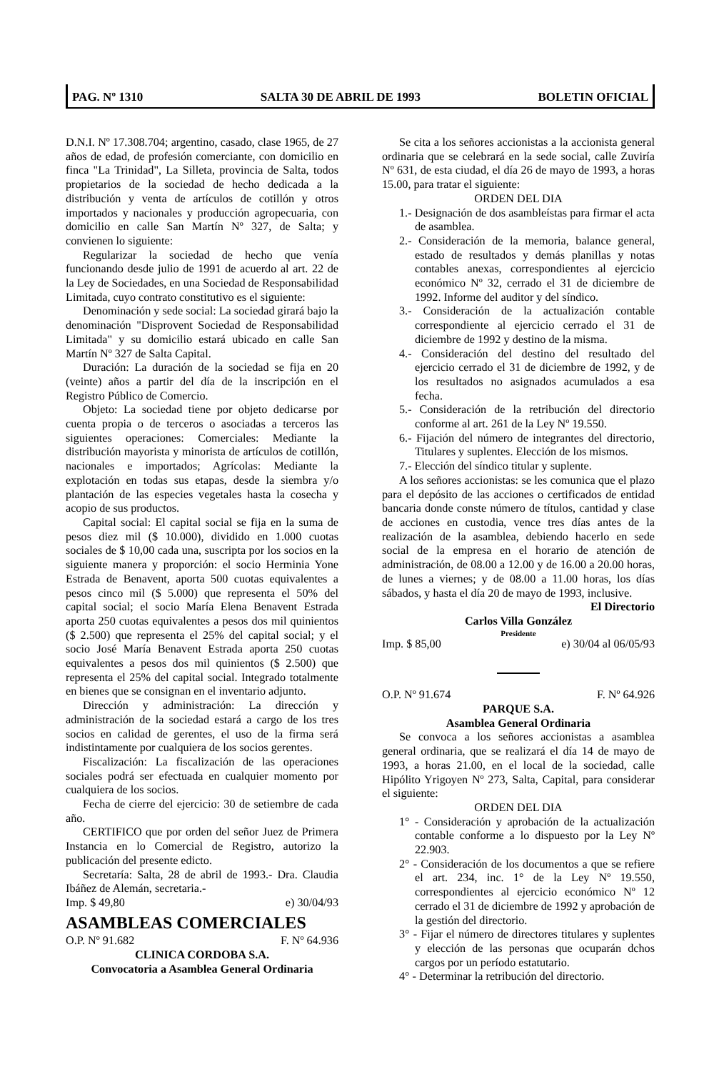PAG. Nº 1310 SALTA 30 DE ABRIL DE 1993 BOLETIN OFICIAL
D.N.I. Nº 17.308.704; argentino, casado, clase 1965, de 27 años de edad, de profesión comerciante, con domicilio en finca "La Trinidad", La Silleta, provincia de Salta, todos propietarios de la sociedad de hecho dedicada a la distribución y venta de artículos de cotillón y otros importados y nacionales y producción agropecuaria, con domicilio en calle San Martín Nº 327, de Salta; y convienen lo siguiente:
Regularizar la sociedad de hecho que venía funcionando desde julio de 1991 de acuerdo al art. 22 de la Ley de Sociedades, en una Sociedad de Responsabilidad Limitada, cuyo contrato constitutivo es el siguiente:
Denominación y sede social: La sociedad girará bajo la denominación "Disprovent Sociedad de Responsabilidad Limitada" y su domicilio estará ubicado en calle San Martín Nº 327 de Salta Capital.
Duración: La duración de la sociedad se fija en 20 (veinte) años a partir del día de la inscripción en el Registro Público de Comercio.
Objeto: La sociedad tiene por objeto dedicarse por cuenta propia o de terceros o asociadas a terceros las siguientes operaciones: Comerciales: Mediante la distribución mayorista y minorista de artículos de cotillón, nacionales e importados; Agrícolas: Mediante la explotación en todas sus etapas, desde la siembra y/o plantación de las especies vegetales hasta la cosecha y acopio de sus productos.
Capital social: El capital social se fija en la suma de pesos diez mil ($ 10.000), dividido en 1.000 cuotas sociales de $ 10,00 cada una, suscripta por los socios en la siguiente manera y proporción: el socio Herminia Yone Estrada de Benavent, aporta 500 cuotas equivalentes a pesos cinco mil ($ 5.000) que representa el 50% del capital social; el socio María Elena Benavent Estrada aporta 250 cuotas equivalentes a pesos dos mil quinientos ($ 2.500) que representa el 25% del capital social; y el socio José María Benavent Estrada aporta 250 cuotas equivalentes a pesos dos mil quinientos ($ 2.500) que representa el 25% del capital social. Integrado totalmente en bienes que se consignan en el inventario adjunto.
Dirección y administración: La dirección y administración de la sociedad estará a cargo de los tres socios en calidad de gerentes, el uso de la firma será indistintamente por cualquiera de los socios gerentes.
Fiscalización: La fiscalización de las operaciones sociales podrá ser efectuada en cualquier momento por cualquiera de los socios.
Fecha de cierre del ejercicio: 30 de setiembre de cada año.
CERTIFICO que por orden del señor Juez de Primera Instancia en lo Comercial de Registro, autorizo la publicación del presente edicto.
Secretaría: Salta, 28 de abril de 1993.- Dra. Claudia Ibáñez de Alemán, secretaria.-
Imp. $ 49,80 e) 30/04/93
ASAMBLEAS COMERCIALES
O.P. Nº 91.682 F. Nº 64.936
CLINICA CORDOBA S.A.
Convocatoria a Asamblea General Ordinaria
Se cita a los señores accionistas a la accionista general ordinaria que se celebrará en la sede social, calle Zuviría Nº 631, de esta ciudad, el día 26 de mayo de 1993, a horas 15.00, para tratar el siguiente:
ORDEN DEL DIA
1.- Designación de dos asambleístas para firmar el acta de asamblea.
2.- Consideración de la memoria, balance general, estado de resultados y demás planillas y notas contables anexas, correspondientes al ejercicio económico Nº 32, cerrado el 31 de diciembre de 1992. Informe del auditor y del síndico.
3.- Consideración de la actualización contable correspondiente al ejercicio cerrado el 31 de diciembre de 1992 y destino de la misma.
4.- Consideración del destino del resultado del ejercicio cerrado el 31 de diciembre de 1992, y de los resultados no asignados acumulados a esa fecha.
5.- Consideración de la retribución del directorio conforme al art. 261 de la Ley Nº 19.550.
6.- Fijación del número de integrantes del directorio, Titulares y suplentes. Elección de los mismos.
7.- Elección del síndico titular y suplente.
A los señores accionistas: se les comunica que el plazo para el depósito de las acciones o certificados de entidad bancaria donde conste número de títulos, cantidad y clase de acciones en custodia, vence tres días antes de la realización de la asamblea, debiendo hacerlo en sede social de la empresa en el horario de atención de administración, de 08.00 a 12.00 y de 16.00 a 20.00 horas, de lunes a viernes; y de 08.00 a 11.00 horas, los días sábados, y hasta el día 20 de mayo de 1993, inclusive.
El Directorio
Carlos Villa González
Presidente
Imp. $ 85,00 e) 30/04 al 06/05/93
O.P. Nº 91.674 F. Nº 64.926
PARQUE S.A.
Asamblea General Ordinaria
Se convoca a los señores accionistas a asamblea general ordinaria, que se realizará el día 14 de mayo de 1993, a horas 21.00, en el local de la sociedad, calle Hipólito Yrigoyen Nº 273, Salta, Capital, para considerar el siguiente:
ORDEN DEL DIA
1° - Consideración y aprobación de la actualización contable conforme a lo dispuesto por la Ley Nº 22.903.
2° - Consideración de los documentos a que se refiere el art. 234, inc. 1° de la Ley Nº 19.550, correspondientes al ejercicio económico Nº 12 cerrado el 31 de diciembre de 1992 y aprobación de la gestión del directorio.
3° - Fijar el número de directores titulares y suplentes y elección de las personas que ocuparán dchos cargos por un período estatutario.
4° - Determinar la retribución del directorio.